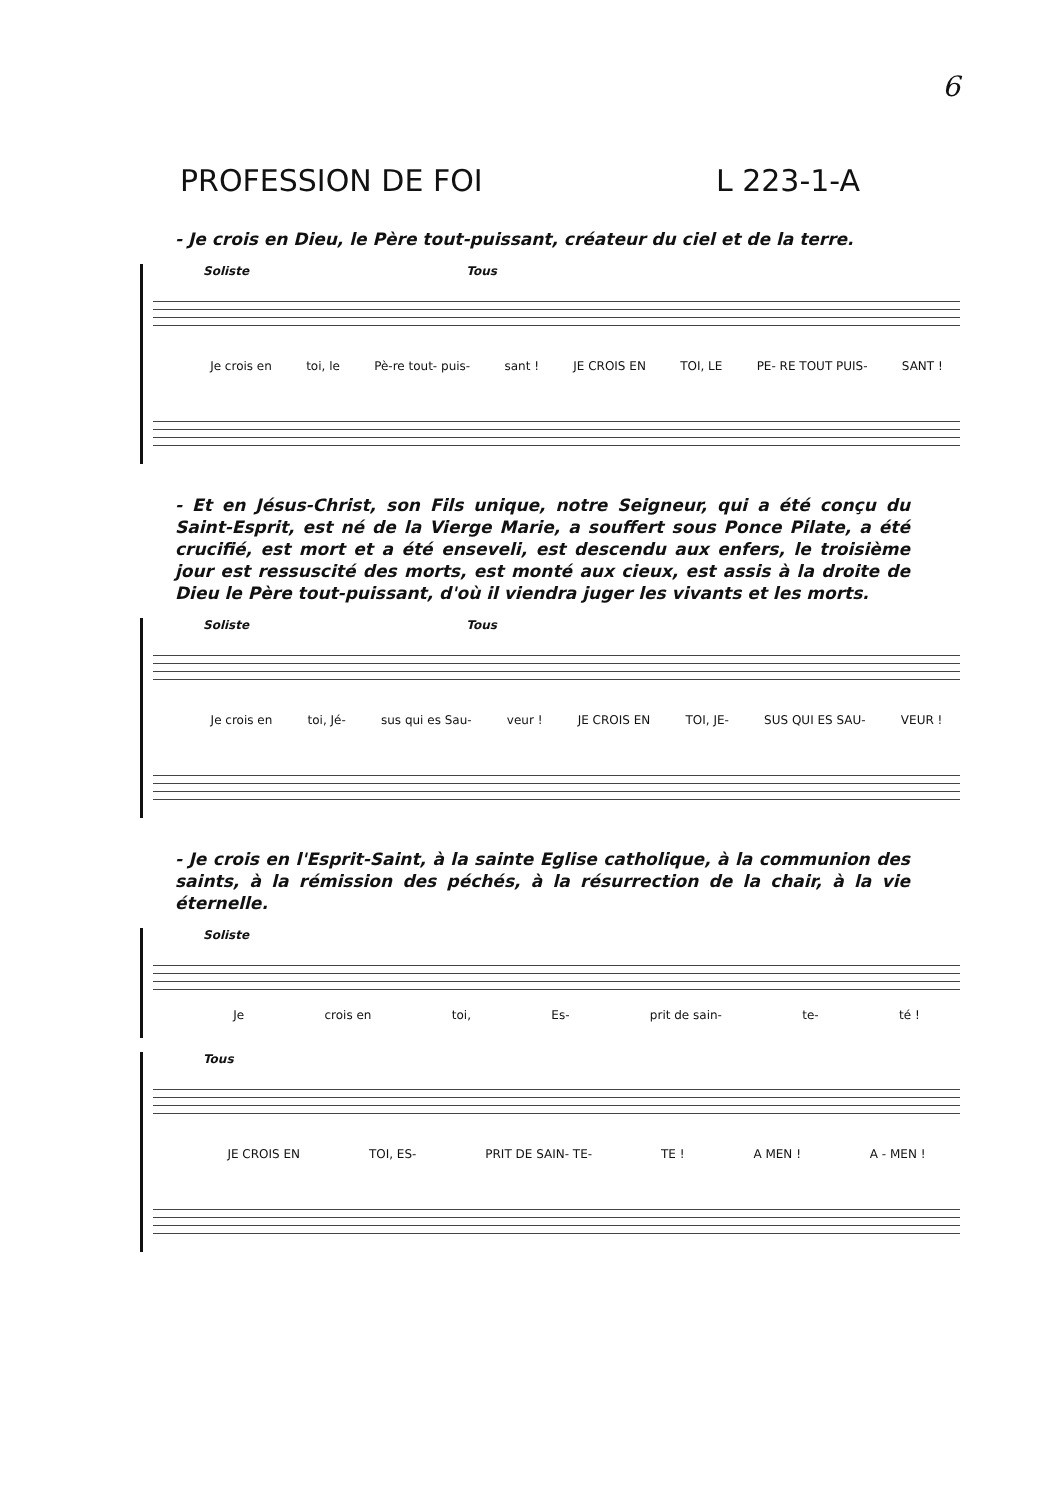6
PROFESSION DE FOI L 223-1-A
- Je crois en Dieu, le Père tout-puissant, créateur du ciel et de la terre.
Soliste Tous
Je crois en toi, le Pè-re tout- puis- sant ! JE CROIS EN TOI, LE PE- RE TOUT PUIS- SANT !
- Et en Jésus-Christ, son Fils unique, notre Seigneur, qui a été conçu du Saint-Esprit, est né de la Vierge Marie, a souffert sous Ponce Pilate, a été crucifié, est mort et a été enseveli, est descendu aux enfers, le troisième jour est ressuscité des morts, est monté aux cieux, est assis à la droite de Dieu le Père tout-puissant, d'où il viendra juger les vivants et les morts.
Soliste Tous
Je crois en toi, Jé- sus qui es Sau- veur ! JE CROIS EN TOI, JE- SUS QUI ES SAU- VEUR !
- Je crois en l'Esprit-Saint, à la sainte Eglise catholique, à la communion des saints, à la rémission des péchés, à la résurrection de la chair, à la vie éternelle.
Soliste
Je crois en toi, Es- prit de sain- te- té !
Tous
JE CROIS EN TOI, ES- PRIT DE SAIN- TE- TE ! A MEN ! A - MEN !